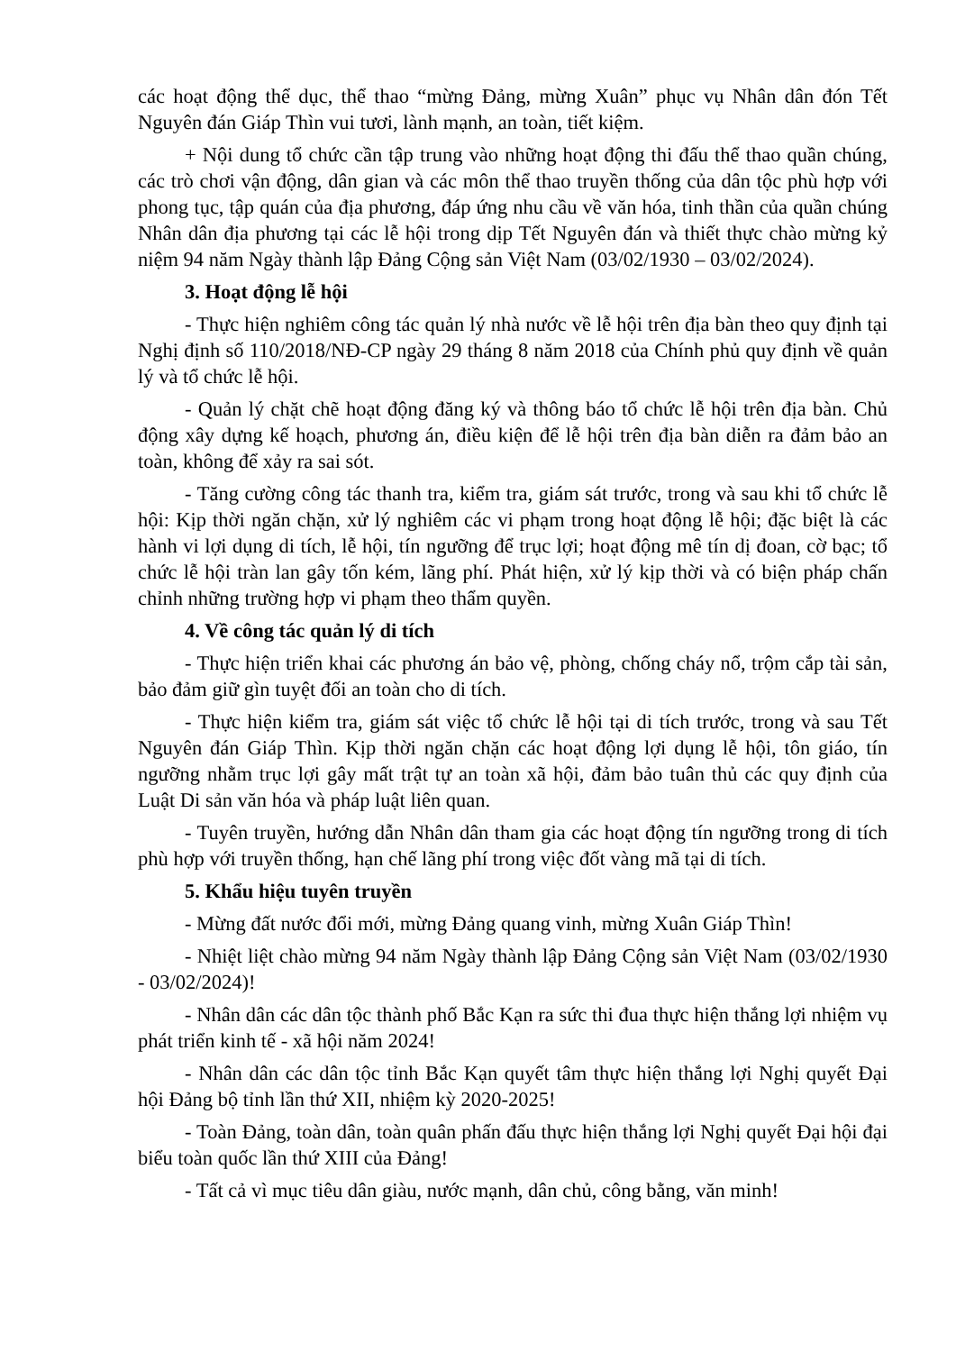các hoạt động thể dục, thể thao “mừng Đảng, mừng Xuân” phục vụ Nhân dân đón Tết Nguyên đán Giáp Thìn vui tươi, lành mạnh, an toàn, tiết kiệm.
+ Nội dung tổ chức cần tập trung vào những hoạt động thi đấu thể thao quần chúng, các trò chơi vận động, dân gian và các môn thể thao truyền thống của dân tộc phù hợp với phong tục, tập quán của địa phương, đáp ứng nhu cầu về văn hóa, tinh thần của quần chúng Nhân dân địa phương tại các lễ hội trong dịp Tết Nguyên đán và thiết thực chào mừng kỷ niệm 94 năm Ngày thành lập Đảng Cộng sản Việt Nam (03/02/1930 – 03/02/2024).
3. Hoạt động lễ hội
- Thực hiện nghiêm công tác quản lý nhà nước về lễ hội trên địa bàn theo quy định tại Nghị định số 110/2018/NĐ-CP ngày 29 tháng 8 năm 2018 của Chính phủ quy định về quản lý và tổ chức lễ hội.
- Quản lý chặt chẽ hoạt động đăng ký và thông báo tổ chức lễ hội trên địa bàn. Chủ động xây dựng kế hoạch, phương án, điều kiện để lễ hội trên địa bàn diễn ra đảm bảo an toàn, không để xảy ra sai sót.
- Tăng cường công tác thanh tra, kiểm tra, giám sát trước, trong và sau khi tổ chức lễ hội: Kịp thời ngăn chặn, xử lý nghiêm các vi phạm trong hoạt động lễ hội; đặc biệt là các hành vi lợi dụng di tích, lễ hội, tín ngưỡng để trục lợi; hoạt động mê tín dị đoan, cờ bạc; tổ chức lễ hội tràn lan gây tốn kém, lãng phí. Phát hiện, xử lý kịp thời và có biện pháp chấn chỉnh những trường hợp vi phạm theo thẩm quyền.
4. Về công tác quản lý di tích
- Thực hiện triển khai các phương án bảo vệ, phòng, chống cháy nổ, trộm cắp tài sản, bảo đảm giữ gìn tuyệt đối an toàn cho di tích.
- Thực hiện kiểm tra, giám sát việc tổ chức lễ hội tại di tích trước, trong và sau Tết Nguyên đán Giáp Thìn. Kịp thời ngăn chặn các hoạt động lợi dụng lễ hội, tôn giáo, tín ngưỡng nhằm trục lợi gây mất trật tự an toàn xã hội, đảm bảo tuân thủ các quy định của Luật Di sản văn hóa và pháp luật liên quan.
- Tuyên truyền, hướng dẫn Nhân dân tham gia các hoạt động tín ngưỡng trong di tích phù hợp với truyền thống, hạn chế lãng phí trong việc đốt vàng mã tại di tích.
5. Khẩu hiệu tuyên truyền
- Mừng đất nước đổi mới, mừng Đảng quang vinh, mừng Xuân Giáp Thìn!
- Nhiệt liệt chào mừng 94 năm Ngày thành lập Đảng Cộng sản Việt Nam (03/02/1930 - 03/02/2024)!
- Nhân dân các dân tộc thành phố Bắc Kạn ra sức thi đua thực hiện thắng lợi nhiệm vụ phát triển kinh tế - xã hội năm 2024!
- Nhân dân các dân tộc tỉnh Bắc Kạn quyết tâm thực hiện thắng lợi Nghị quyết Đại hội Đảng bộ tỉnh lần thứ XII, nhiệm kỳ 2020-2025!
- Toàn Đảng, toàn dân, toàn quân phấn đấu thực hiện thắng lợi Nghị quyết Đại hội đại biểu toàn quốc lần thứ XIII của Đảng!
- Tất cả vì mục tiêu dân giàu, nước mạnh, dân chủ, công bằng, văn minh!